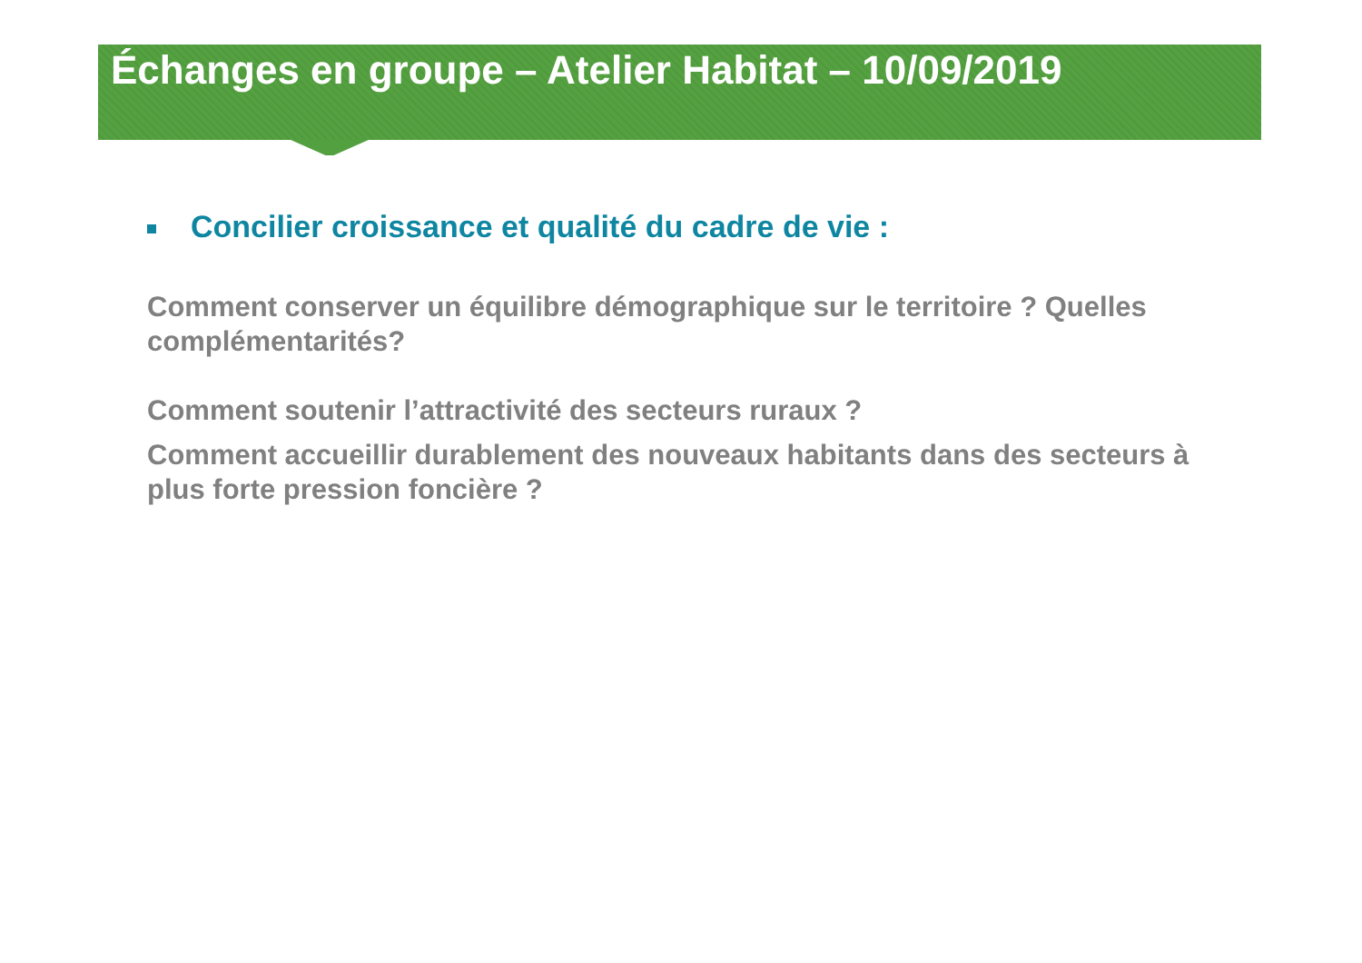Échanges en groupe – Atelier Habitat – 10/09/2019
Concilier croissance et qualité du cadre de vie :
Comment conserver un équilibre démographique sur le territoire ? Quelles complémentarités?
Comment soutenir l’attractivité des secteurs ruraux ?
Comment accueillir durablement des nouveaux habitants dans des secteurs à plus forte pression foncière ?